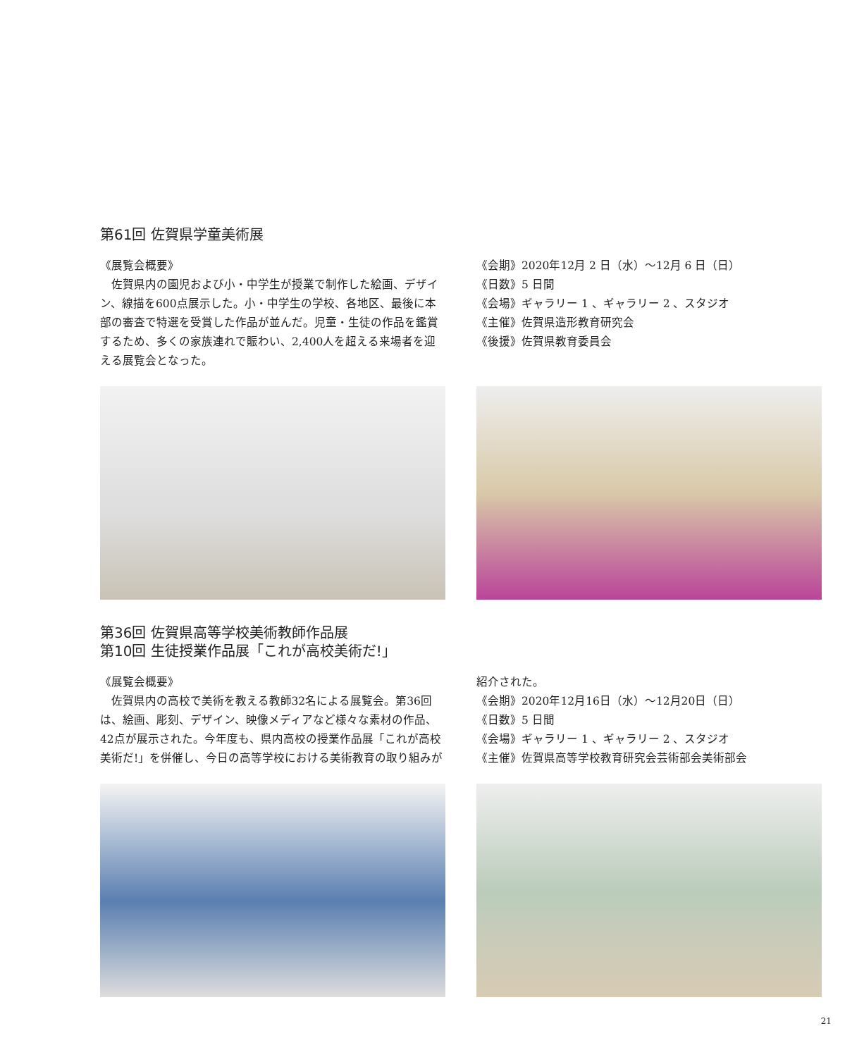第61回 佐賀県学童美術展
《展覧会概要》
佐賀県内の園児および小・中学生が授業で制作した絵画、デザイン、線描を600点展示した。小・中学生の学校、各地区、最後に本部の審査で特選を受賞した作品が並んだ。児童・生徒の作品を鑑賞するため、多くの家族連れで賑わい、2,400人を超える来場者を迎える展覧会となった。
《会期》2020年12月 2 日（水）～12月 6 日（日）
《日数》5 日間
《会場》ギャラリー 1 、ギャラリー 2 、スタジオ
《主催》佐賀県造形教育研究会
《後援》佐賀県教育委員会
第36回 佐賀県高等学校美術教師作品展
第10回 生徒授業作品展「これが高校美術だ!」
《展覧会概要》
佐賀県内の高校で美術を教える教師32名による展覧会。第36回は、絵画、彫刻、デザイン、映像メディアなど様々な素材の作品、42点が展示された。今年度も、県内高校の授業作品展「これが高校美術だ!」を併催し、今日の高等学校における美術教育の取り組みが
紹介された。
《会期》2020年12月16日（水）～12月20日（日）
《日数》5 日間
《会場》ギャラリー 1 、ギャラリー 2 、スタジオ
《主催》佐賀県高等学校教育研究会芸術部会美術部会
21